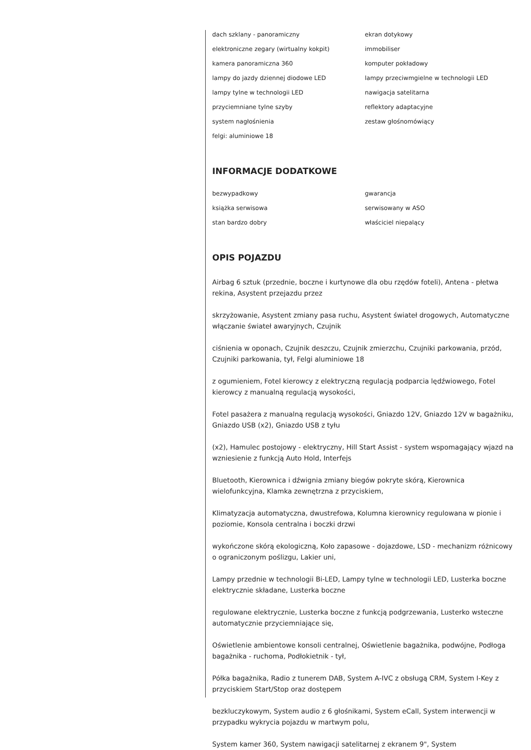dach szklany - panoramiczny
ekran dotykowy
elektroniczne zegary (wirtualny kokpit)
immobiliser
kamera panoramiczna 360
komputer pokładowy
lampy do jazdy dziennej diodowe LED
lampy przeciwmgielne w technologii LED
lampy tylne w technologii LED
nawigacja satelitarna
przyciemniane tylne szyby
reflektory adaptacyjne
system nagłośnienia
zestaw głośnomówiący
felgi: aluminiowe 18
INFORMACJE DODATKOWE
bezwypadkowy
gwarancja
książka serwisowa
serwisowany w ASO
stan bardzo dobry
właściciel niepalący
OPIS POJAZDU
Airbag 6 sztuk (przednie, boczne i kurtynowe dla obu rzędów foteli), Antena - płetwa rekina, Asystent przejazdu przez
skrzyżowanie, Asystent zmiany pasa ruchu, Asystent świateł drogowych, Automatyczne włączanie świateł awaryjnych, Czujnik
ciśnienia w oponach, Czujnik deszczu, Czujnik zmierzchu, Czujniki parkowania, przód, Czujniki parkowania, tył, Felgi aluminiowe 18
z ogumieniem, Fotel kierowcy z elektryczną regulacją podparcia lędźwiowego, Fotel kierowcy z manualną regulacją wysokości,
Fotel pasażera z manualną regulacją wysokości, Gniazdo 12V, Gniazdo 12V w bagażniku, Gniazdo USB (x2), Gniazdo USB z tyłu
(x2), Hamulec postojowy - elektryczny, Hill Start Assist - system wspomagający wjazd na wzniesienie z funkcją Auto Hold, Interfejs
Bluetooth, Kierownica i dźwignia zmiany biegów pokryte skórą, Kierownica wielofunkcyjna, Klamka zewnętrzna z przyciskiem,
Klimatyzacja automatyczna, dwustrefowa, Kolumna kierownicy regulowana w pionie i poziomie, Konsola centralna i boczki drzwi
wykończone skórą ekologiczną, Koło zapasowe - dojazdowe, LSD - mechanizm różnicowy o ograniczonym poślizgu, Lakier uni,
Lampy przednie w technologii Bi-LED, Lampy tylne w technologii LED, Lusterka boczne elektrycznie składane, Lusterka boczne
regulowane elektrycznie, Lusterka boczne z funkcją podgrzewania, Lusterko wsteczne automatycznie przyciemniające się,
Oświetlenie ambientowe konsoli centralnej, Oświetlenie bagażnika, podwójne, Podłoga bagażnika - ruchoma, Podłokietnik - tył,
Półka bagażnika, Radio z tunerem DAB, System A-IVC z obsługą CRM, System I-Key z przyciskiem Start/Stop oraz dostępem
bezkluczykowym, System audio z 6 głośnikami, System eCall, System interwencji w przypadku wykrycia pojazdu w martwym polu,
System kamer 360, System nawigacji satelitarnej z ekranem 9", System